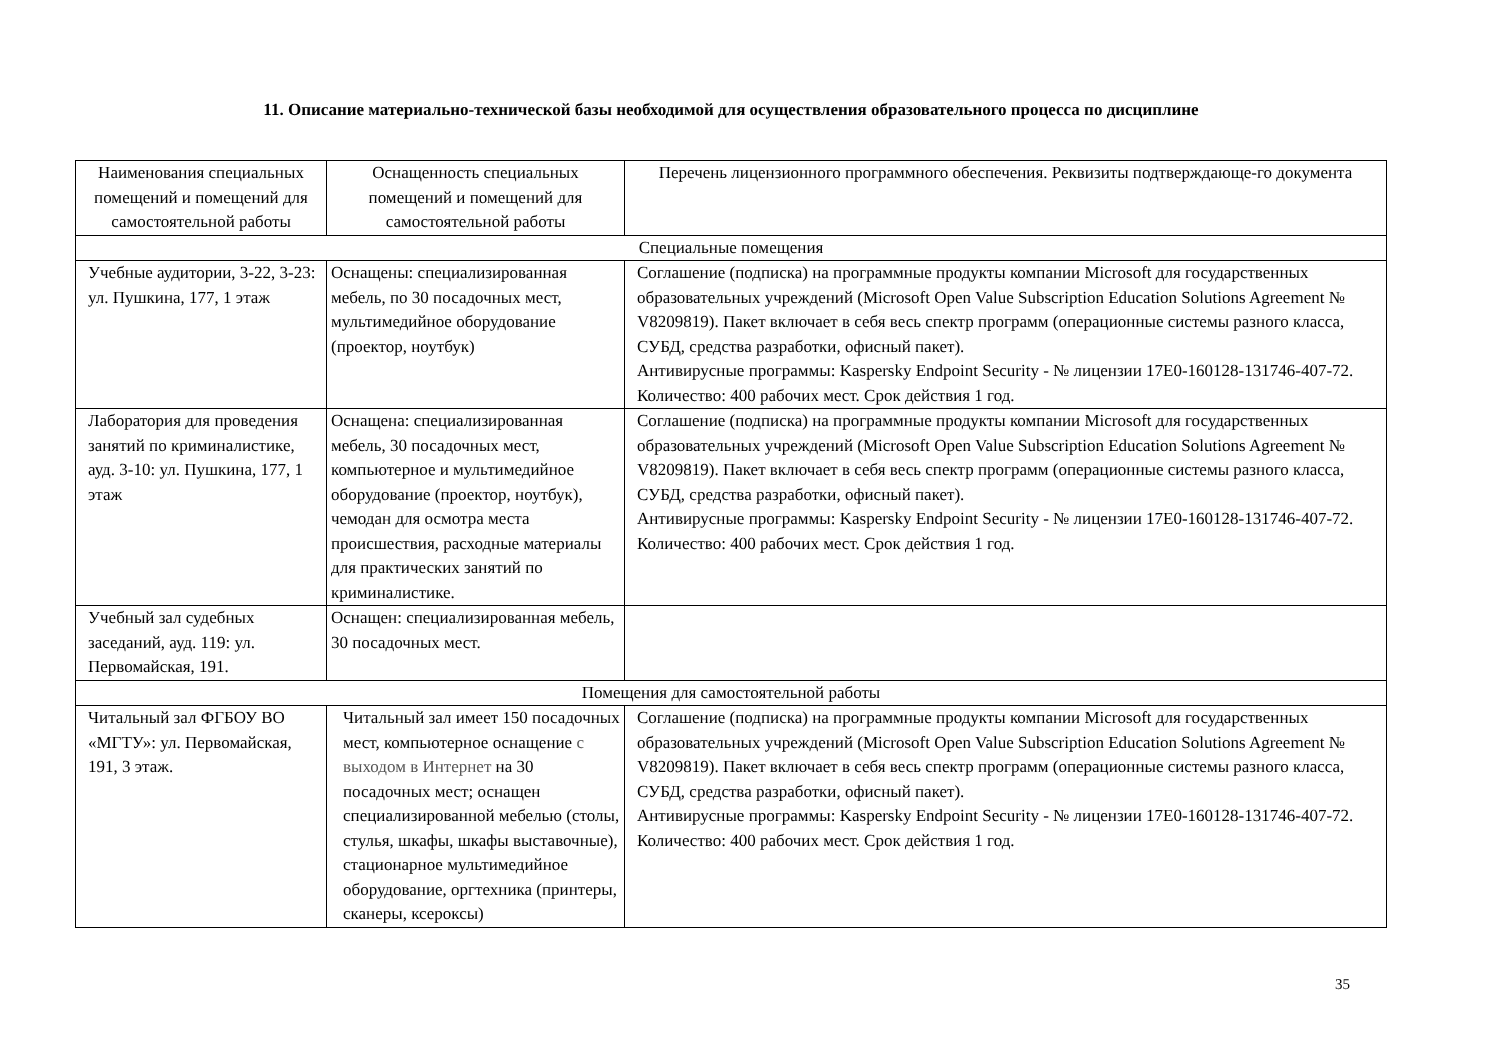11. Описание материально-технической базы необходимой для осуществления образовательного процесса по дисциплине
| Наименования специальных помещений и помещений для самостоятельной работы | Оснащенность специальных помещений и помещений для самостоятельной работы | Перечень лицензионного программного обеспечения. Реквизиты подтверждающе-го документа |
| --- | --- | --- |
| Специальные помещения | | |
| Учебные аудитории, 3-22, 3-23: ул. Пушкина, 177, 1 этаж | Оснащены: специализированная мебель, по 30 посадочных мест, мультимедийное оборудование (проектор, ноутбук) | Соглашение (подписка) на программные продукты компании Microsoft для государственных образовательных учреждений (Microsoft Open Value Subscription Education Solutions Agreement № V8209819). Пакет включает в себя весь спектр программ (операционные системы разного класса, СУБД, средства разработки, офисный пакет). Антивирусные программы: Kaspersky Endpoint Security - № лицензии 17E0-160128-131746-407-72. Количество: 400 рабочих мест. Срок действия 1 год. |
| Лаборатория для проведения занятий по криминалистике, ауд. 3-10: ул. Пушкина, 177, 1 этаж | Оснащена: специализированная мебель, 30 посадочных мест, компьютерное и мультимедийное оборудование (проектор, ноутбук), чемодан для осмотра места происшествия, расходные материалы для практических занятий по криминалистике. | Соглашение (подписка) на программные продукты компании Microsoft для государственных образовательных учреждений (Microsoft Open Value Subscription Education Solutions Agreement № V8209819). Пакет включает в себя весь спектр программ (операционные системы разного класса, СУБД, средства разработки, офисный пакет). Антивирусные программы: Kaspersky Endpoint Security - № лицензии 17E0-160128-131746-407-72. Количество: 400 рабочих мест. Срок действия 1 год. |
| Учебный зал судебных заседаний, ауд. 119: ул. Первомайская, 191. | Оснащен: специализированная мебель, 30 посадочных мест. | |
| Помещения для самостоятельной работы | | |
| Читальный зал ФГБОУ ВО «МГТУ»: ул. Первомайская, 191, 3 этаж. | Читальный зал имеет 150 посадочных мест, компьютерное оснащение с выходом в Интернет на 30 посадочных мест; оснащен специализированной мебелью (столы, стулья, шкафы, шкафы выставочные), стационарное мультимедийное оборудование, оргтехника (принтеры, сканеры, ксероксы) | Соглашение (подписка) на программные продукты компании Microsoft для государственных образовательных учреждений (Microsoft Open Value Subscription Education Solutions Agreement № V8209819). Пакет включает в себя весь спектр программ (операционные системы разного класса, СУБД, средства разработки, офисный пакет). Антивирусные программы: Kaspersky Endpoint Security - № лицензии 17E0-160128-131746-407-72. Количество: 400 рабочих мест. Срок действия 1 год. |
35